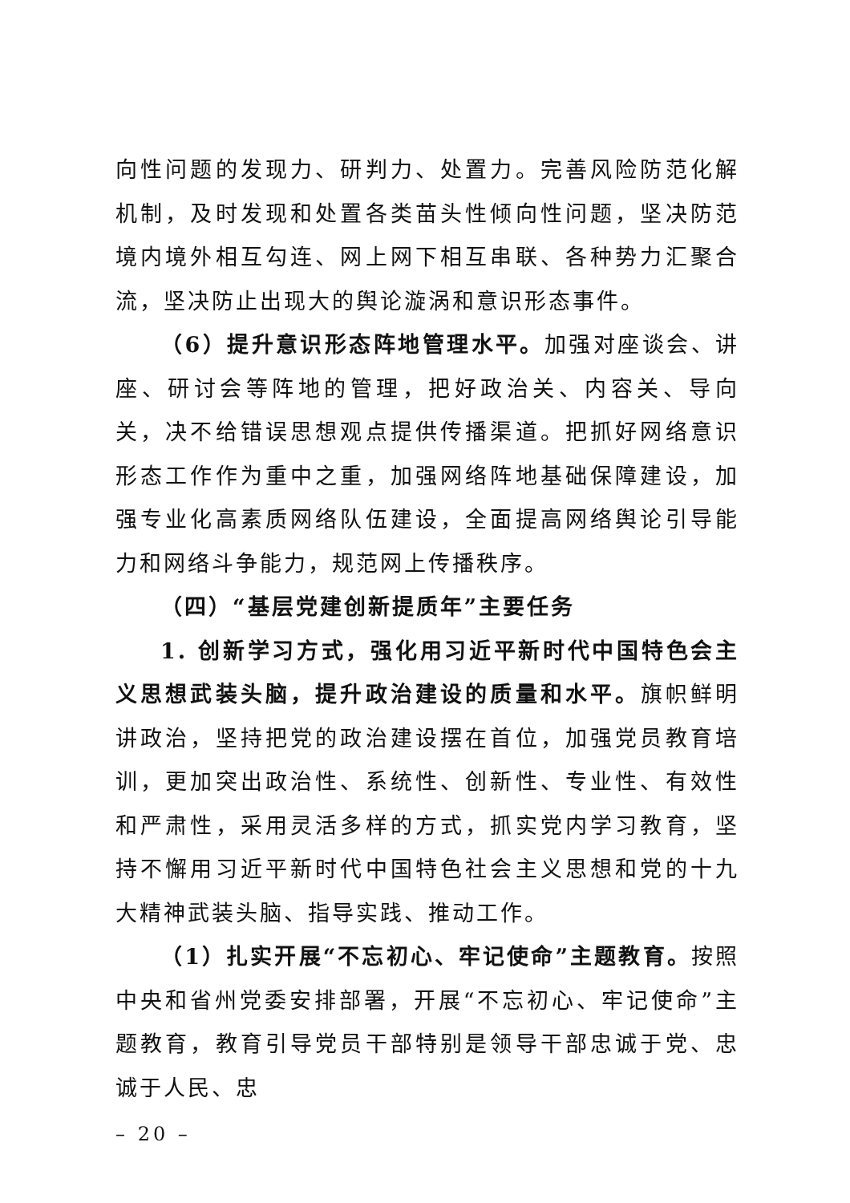向性问题的发现力、研判力、处置力。完善风险防范化解机制，及时发现和处置各类苗头性倾向性问题，坚决防范境内境外相互勾连、网上网下相互串联、各种势力汇聚合流，坚决防止出现大的舆论漩涡和意识形态事件。
（6）提升意识形态阵地管理水平。加强对座谈会、讲座、研讨会等阵地的管理，把好政治关、内容关、导向关，决不给错误思想观点提供传播渠道。把抓好网络意识形态工作作为重中之重，加强网络阵地基础保障建设，加强专业化高素质网络队伍建设，全面提高网络舆论引导能力和网络斗争能力，规范网上传播秩序。
（四）“基层党建创新提质年”主要任务
1. 创新学习方式，强化用习近平新时代中国特色会主义思想武装头脑，提升政治建设的质量和水平。旗帜鲜明讲政治，坚持把党的政治建设摆在首位，加强党员教育培训，更加突出政治性、系统性、创新性、专业性、有效性和严肃性，采用灵活多样的方式，抓实党内学习教育，坚持不懈用习近平新时代中国特色社会主义思想和党的十九大精神武装头脑、指导实践、推动工作。
（1）扎实开展“不忘初心、牢记使命”主题教育。按照中央和省州党委安排部署，开展“不忘初心、牢记使命”主题教育，教育引导党员干部特别是领导干部忠诚于党、忠诚于人民、忠
– 20 –